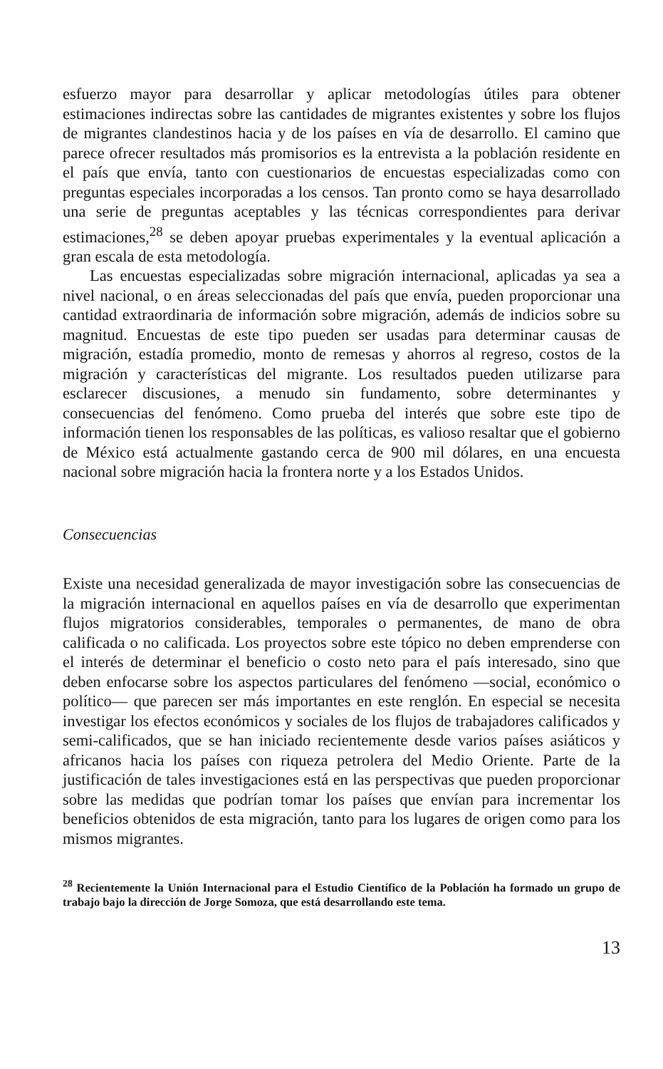esfuerzo mayor para desarrollar y aplicar metodologías útiles para obtener estimaciones indirectas sobre las cantidades de migrantes existentes y sobre los flujos de migrantes clandestinos hacia y de los países en vía de desarrollo. El camino que parece ofrecer resultados más promisorios es la entrevista a la población residente en el país que envía, tanto con cuestionarios de encuestas especializadas como con preguntas especiales incorporadas a los censos. Tan pronto como se haya desarrollado una serie de preguntas aceptables y las técnicas correspondientes para derivar estimaciones,<sup>28</sup> se deben apoyar pruebas experimentales y la eventual aplicación a gran escala de esta metodología.
Las encuestas especializadas sobre migración internacional, aplicadas ya sea a nivel nacional, o en áreas seleccionadas del país que envía, pueden proporcionar una cantidad extraordinaria de información sobre migración, además de indicios sobre su magnitud. Encuestas de este tipo pueden ser usadas para determinar causas de migración, estadía promedio, monto de remesas y ahorros al regreso, costos de la migración y características del migrante. Los resultados pueden utilizarse para esclarecer discusiones, a menudo sin fundamento, sobre determinantes y consecuencias del fenómeno. Como prueba del interés que sobre este tipo de información tienen los responsables de las políticas, es valioso resaltar que el gobierno de México está actualmente gastando cerca de 900 mil dólares, en una encuesta nacional sobre migración hacia la frontera norte y a los Estados Unidos.
Consecuencias
Existe una necesidad generalizada de mayor investigación sobre las consecuencias de la migración internacional en aquellos países en vía de desarrollo que experimentan flujos migratorios considerables, temporales o permanentes, de mano de obra calificada o no calificada. Los proyectos sobre este tópico no deben emprenderse con el interés de determinar el beneficio o costo neto para el país interesado, sino que deben enfocarse sobre los aspectos particulares del fenómeno —social, económico o político— que parecen ser más importantes en este renglón. En especial se necesita investigar los efectos económicos y sociales de los flujos de trabajadores calificados y semi-calificados, que se han iniciado recientemente desde varios países asiáticos y africanos hacia los países con riqueza petrolera del Medio Oriente. Parte de la justificación de tales investigaciones está en las perspectivas que pueden proporcionar sobre las medidas que podrían tomar los países que envían para incrementar los beneficios obtenidos de esta migración, tanto para los lugares de origen como para los mismos migrantes.
<sup>28</sup> Recientemente la Unión Internacional para el Estudio Científico de la Población ha formado un grupo de trabajo bajo la dirección de Jorge Somoza, que está desarrollando este tema.
13